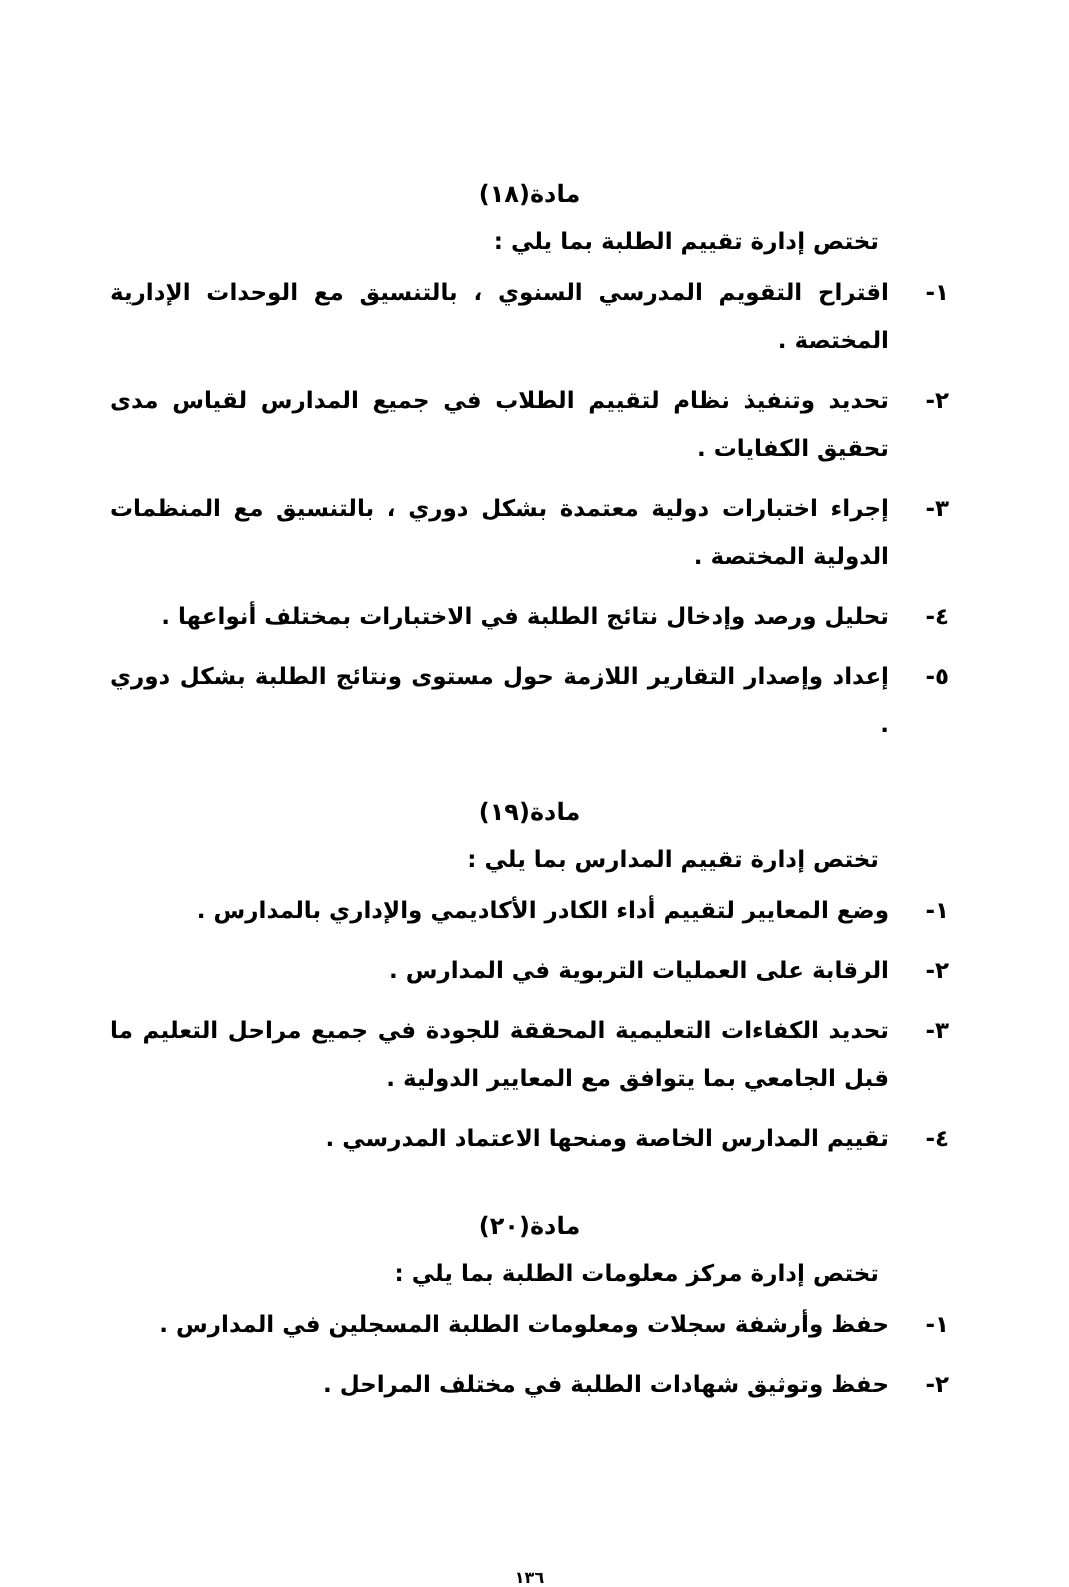مادة(١٨)
تختص إدارة تقييم الطلبة بما يلي :
١- اقتراح التقويم المدرسي السنوي ، بالتنسيق مع الوحدات الإدارية المختصة .
٢- تحديد وتنفيذ نظام لتقييم الطلاب في جميع المدارس لقياس مدى تحقيق الكفايات .
٣- إجراء اختبارات دولية معتمدة بشكل دوري ، بالتنسيق مع المنظمات الدولية المختصة .
٤- تحليل ورصد وإدخال نتائج الطلبة في الاختبارات بمختلف أنواعها .
٥- إعداد وإصدار التقارير اللازمة حول مستوى ونتائج الطلبة بشكل دوري .
مادة(١٩)
تختص إدارة تقييم المدارس بما يلي :
١- وضع المعايير لتقييم أداء الكادر الأكاديمي والإداري بالمدارس .
٢- الرقابة على العمليات التربوية في المدارس .
٣- تحديد الكفاءات التعليمية المحققة للجودة في جميع مراحل التعليم ما قبل الجامعي بما يتوافق مع المعايير الدولية .
٤- تقييم المدارس الخاصة ومنحها الاعتماد المدرسي .
مادة(٢٠)
تختص إدارة مركز معلومات الطلبة بما يلي :
١- حفظ وأرشفة سجلات ومعلومات الطلبة المسجلين في المدارس .
٢- حفظ وتوثيق شهادات الطلبة في مختلف المراحل .
١٣٦